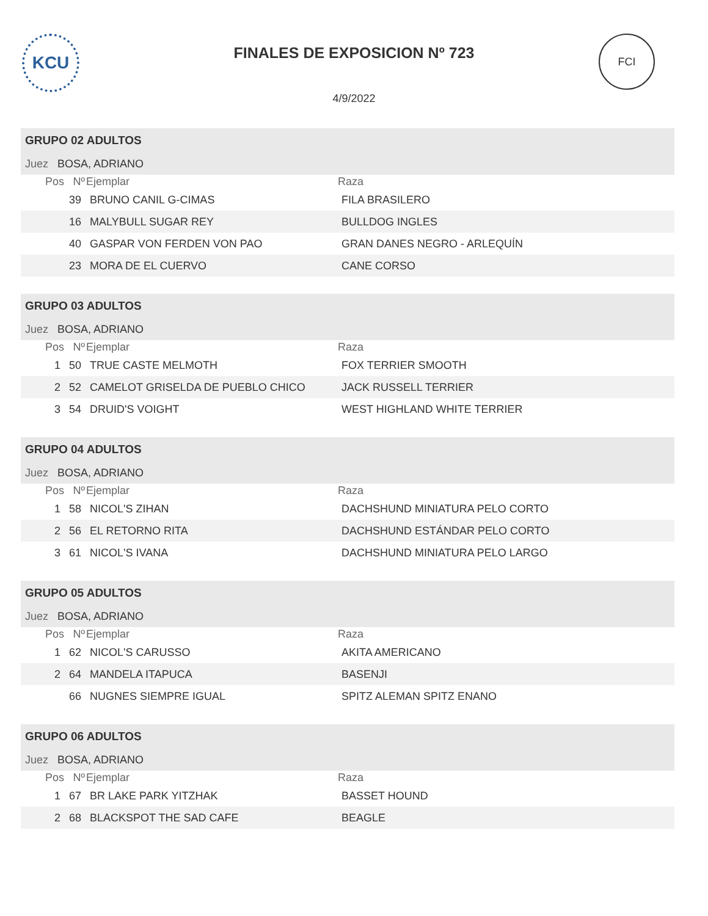KCU
FINALES DE EXPOSICION Nº 723
FCI
4/9/2022
| GRUPO 02 ADULTOS | | | |
| Juez BOSA, ADRIANO | | | |
| Pos | Nº | Ejemplar | Raza |
| | 39 | BRUNO CANIL G-CIMAS | FILA BRASILERO |
| | 16 | MALYBULL SUGAR REY | BULLDOG INGLES |
| | 40 | GASPAR VON FERDEN VON PAO | GRAN DANES NEGRO - ARLEQUÍN |
| | 23 | MORA DE EL CUERVO | CANE CORSO |
| GRUPO 03 ADULTOS | | | |
| Juez BOSA, ADRIANO | | | |
| Pos | Nº | Ejemplar | Raza |
| 1 | 50 | TRUE CASTE MELMOTH | FOX TERRIER SMOOTH |
| 2 | 52 | CAMELOT GRISELDA DE PUEBLO CHICO | JACK RUSSELL TERRIER |
| 3 | 54 | DRUID'S VOIGHT | WEST HIGHLAND WHITE TERRIER |
| GRUPO 04 ADULTOS | | | |
| Juez BOSA, ADRIANO | | | |
| Pos | Nº | Ejemplar | Raza |
| 1 | 58 | NICOL'S ZIHAN | DACHSHUND MINIATURA PELO CORTO |
| 2 | 56 | EL RETORNO RITA | DACHSHUND ESTÁNDAR PELO CORTO |
| 3 | 61 | NICOL'S IVANA | DACHSHUND MINIATURA PELO LARGO |
| GRUPO 05 ADULTOS | | | |
| Juez BOSA, ADRIANO | | | |
| Pos | Nº | Ejemplar | Raza |
| 1 | 62 | NICOL'S CARUSSO | AKITA AMERICANO |
| 2 | 64 | MANDELA ITAPUCA | BASENJI |
| | 66 | NUGNES SIEMPRE IGUAL | SPITZ ALEMAN SPITZ ENANO |
| GRUPO 06 ADULTOS | | | |
| Juez BOSA, ADRIANO | | | |
| Pos | Nº | Ejemplar | Raza |
| 1 | 67 | BR LAKE PARK YITZHAK | BASSET HOUND |
| 2 | 68 | BLACKSPOT THE SAD CAFE | BEAGLE |